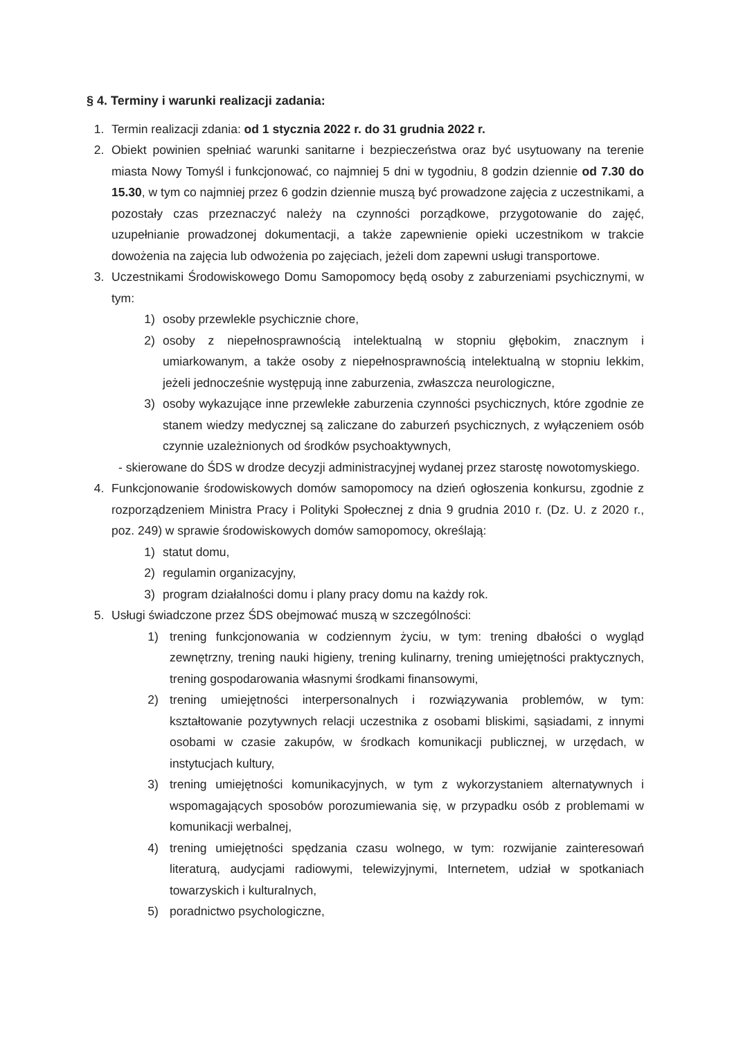§ 4. Terminy i warunki realizacji zadania:
1. Termin realizacji zdania: od 1 stycznia 2022 r. do 31 grudnia 2022 r.
2. Obiekt powinien spełniać warunki sanitarne i bezpieczeństwa oraz być usytuowany na terenie miasta Nowy Tomyśl i funkcjonować, co najmniej 5 dni w tygodniu, 8 godzin dziennie od 7.30 do 15.30, w tym co najmniej przez 6 godzin dziennie muszą być prowadzone zajęcia z uczestnikami, a pozostały czas przeznaczyć należy na czynności porządkowe, przygotowanie do zajęć, uzupełnianie prowadzonej dokumentacji, a także zapewnienie opieki uczestnikom w trakcie dowożenia na zajęcia lub odwożenia po zajęciach, jeżeli dom zapewni usługi transportowe.
3. Uczestnikami Środowiskowego Domu Samopomocy będą osoby z zaburzeniami psychicznymi, w tym:
1) osoby przewlekle psychicznie chore,
2) osoby z niepełnosprawnością intelektualną w stopniu głębokim, znacznym i umiarkowanym, a także osoby z niepełnosprawnością intelektualną w stopniu lekkim, jeżeli jednocześnie występują inne zaburzenia, zwłaszcza neurologiczne,
3) osoby wykazujące inne przewlekłe zaburzenia czynności psychicznych, które zgodnie ze stanem wiedzy medycznej są zaliczane do zaburzeń psychicznych, z wyłączeniem osób czynnie uzależnionych od środków psychoaktywnych,
- skierowane do ŚDS w drodze decyzji administracyjnej wydanej przez starostę nowotomyskiego.
4. Funkcjonowanie środowiskowych domów samopomocy na dzień ogłoszenia konkursu, zgodnie z rozporządzeniem Ministra Pracy i Polityki Społecznej z dnia 9 grudnia 2010 r. (Dz. U. z 2020 r., poz. 249) w sprawie środowiskowych domów samopomocy, określają:
1) statut domu,
2) regulamin organizacyjny,
3) program działalności domu i plany pracy domu na każdy rok.
5. Usługi świadczone przez ŚDS obejmować muszą w szczególności:
1) trening funkcjonowania w codziennym życiu, w tym: trening dbałości o wygląd zewnętrzny, trening nauki higieny, trening kulinarny, trening umiejętności praktycznych, trening gospodarowania własnymi środkami finansowymi,
2) trening umiejętności interpersonalnych i rozwiązywania problemów, w tym: kształtowanie pozytywnych relacji uczestnika z osobami bliskimi, sąsiadami, z innymi osobami w czasie zakupów, w środkach komunikacji publicznej, w urzędach, w instytucjach kultury,
3) trening umiejętności komunikacyjnych, w tym z wykorzystaniem alternatywnych i wspomagających sposobów porozumiewania się, w przypadku osób z problemami w komunikacji werbalnej,
4) trening umiejętności spędzania czasu wolnego, w tym: rozwijanie zainteresowań literaturą, audycjami radiowymi, telewizyjnymi, Internetem, udział w spotkaniach towarzyskich i kulturalnych,
5) poradnictwo psychologiczne,